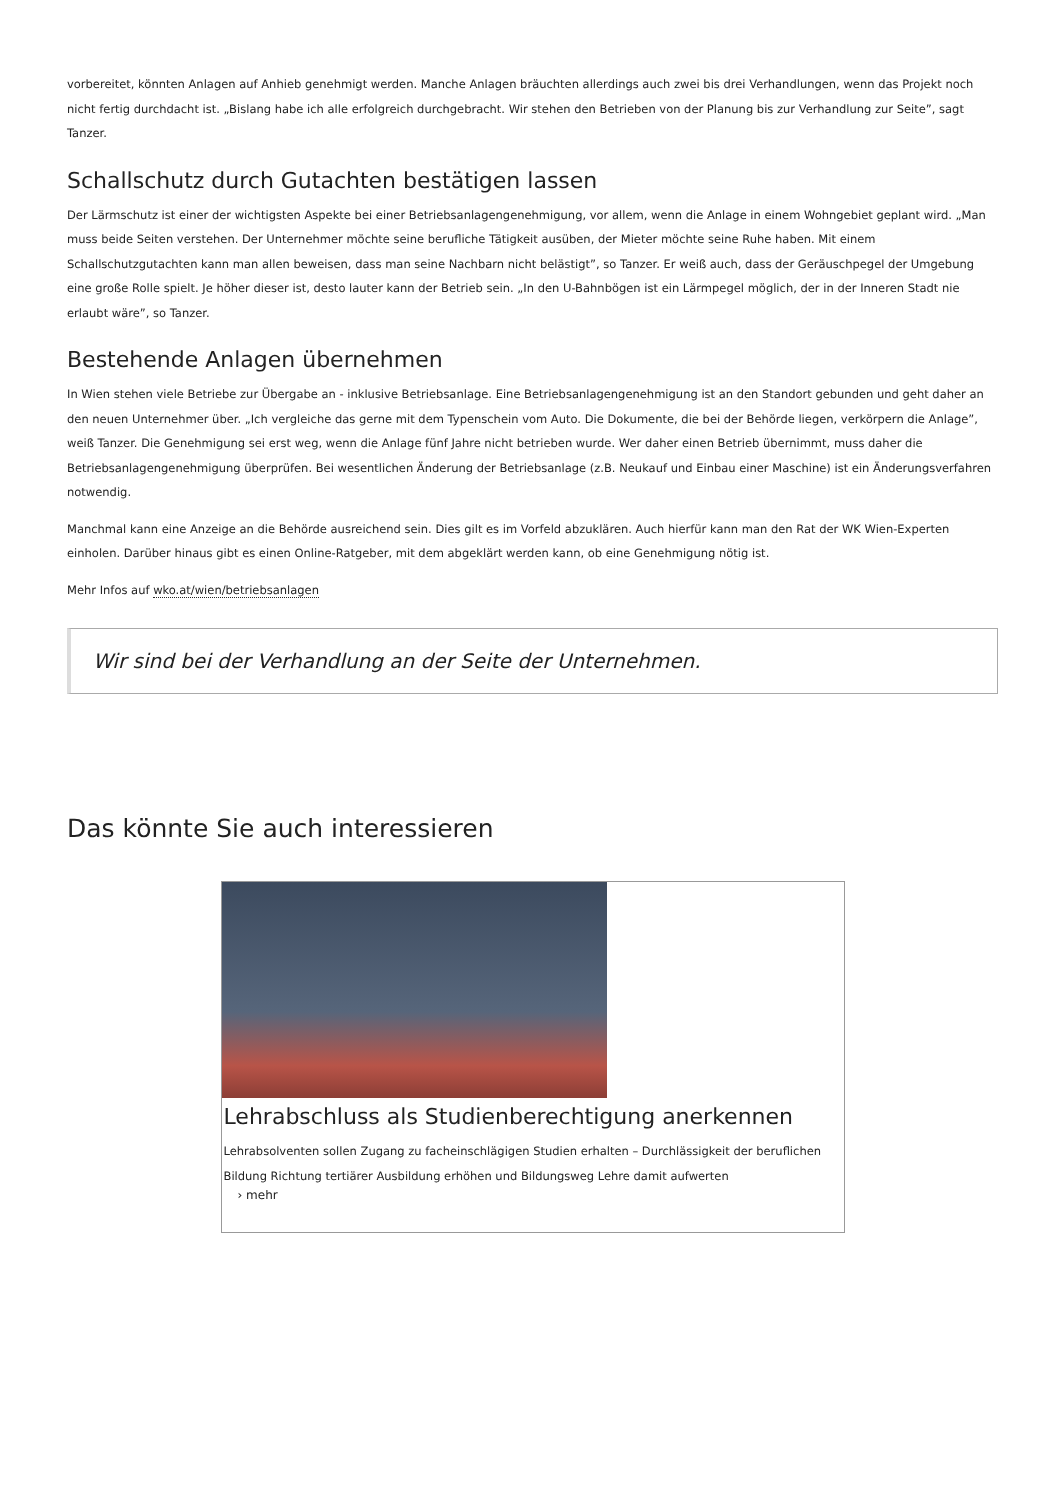vorbereitet, könnten Anlagen auf Anhieb genehmigt werden. Manche Anlagen bräuchten allerdings auch zwei bis drei Verhandlungen, wenn das Projekt noch nicht fertig durchdacht ist. „Bislang habe ich alle erfolgreich durchgebracht. Wir stehen den Betrieben von der Planung bis zur Verhandlung zur Seite”, sagt Tanzer.
Schallschutz durch Gutachten bestätigen lassen
Der Lärmschutz ist einer der wichtigsten Aspekte bei einer Betriebsanlagengenehmigung, vor allem, wenn die Anlage in einem Wohngebiet geplant wird. „Man muss beide Seiten verstehen. Der Unternehmer möchte seine berufliche Tätigkeit ausüben, der Mieter möchte seine Ruhe haben. Mit einem Schallschutzgutachten kann man allen beweisen, dass man seine Nachbarn nicht belästigt”, so Tanzer. Er weiß auch, dass der Geräuschpegel der Umgebung eine große Rolle spielt. Je höher dieser ist, desto lauter kann der Betrieb sein. „In den U-Bahnbögen ist ein Lärmpegel möglich, der in der Inneren Stadt nie erlaubt wäre”, so Tanzer.
Bestehende Anlagen übernehmen
In Wien stehen viele Betriebe zur Übergabe an - inklusive Betriebsanlage. Eine Betriebsanlagengenehmigung ist an den Standort gebunden und geht daher an den neuen Unternehmer über. „Ich vergleiche das gerne mit dem Typenschein vom Auto. Die Dokumente, die bei der Behörde liegen, verkörpern die Anlage”, weiß Tanzer. Die Genehmigung sei erst weg, wenn die Anlage fünf Jahre nicht betrieben wurde. Wer daher einen Betrieb übernimmt, muss daher die Betriebsanlagengenehmigung überprüfen. Bei wesentlichen Änderung der Betriebsanlage (z.B. Neukauf und Einbau einer Maschine) ist ein Änderungsverfahren notwendig.
Manchmal kann eine Anzeige an die Behörde ausreichend sein. Dies gilt es im Vorfeld abzuklären. Auch hierfür kann man den Rat der WK Wien-Experten einholen. Darüber hinaus gibt es einen Online-Ratgeber, mit dem abgeklärt werden kann, ob eine Genehmigung nötig ist.
Mehr Infos auf wko.at/wien/betriebsanlagen
Wir sind bei der Verhandlung an der Seite der Unternehmen.
Das könnte Sie auch interessieren
Lehrabschluss als Studienberechtigung anerkennen
Lehrabsolventen sollen Zugang zu facheinschlägigen Studien erhalten – Durchlässigkeit der beruflichen Bildung Richtung tertiärer Ausbildung erhöhen und Bildungsweg Lehre damit aufwerten
› mehr